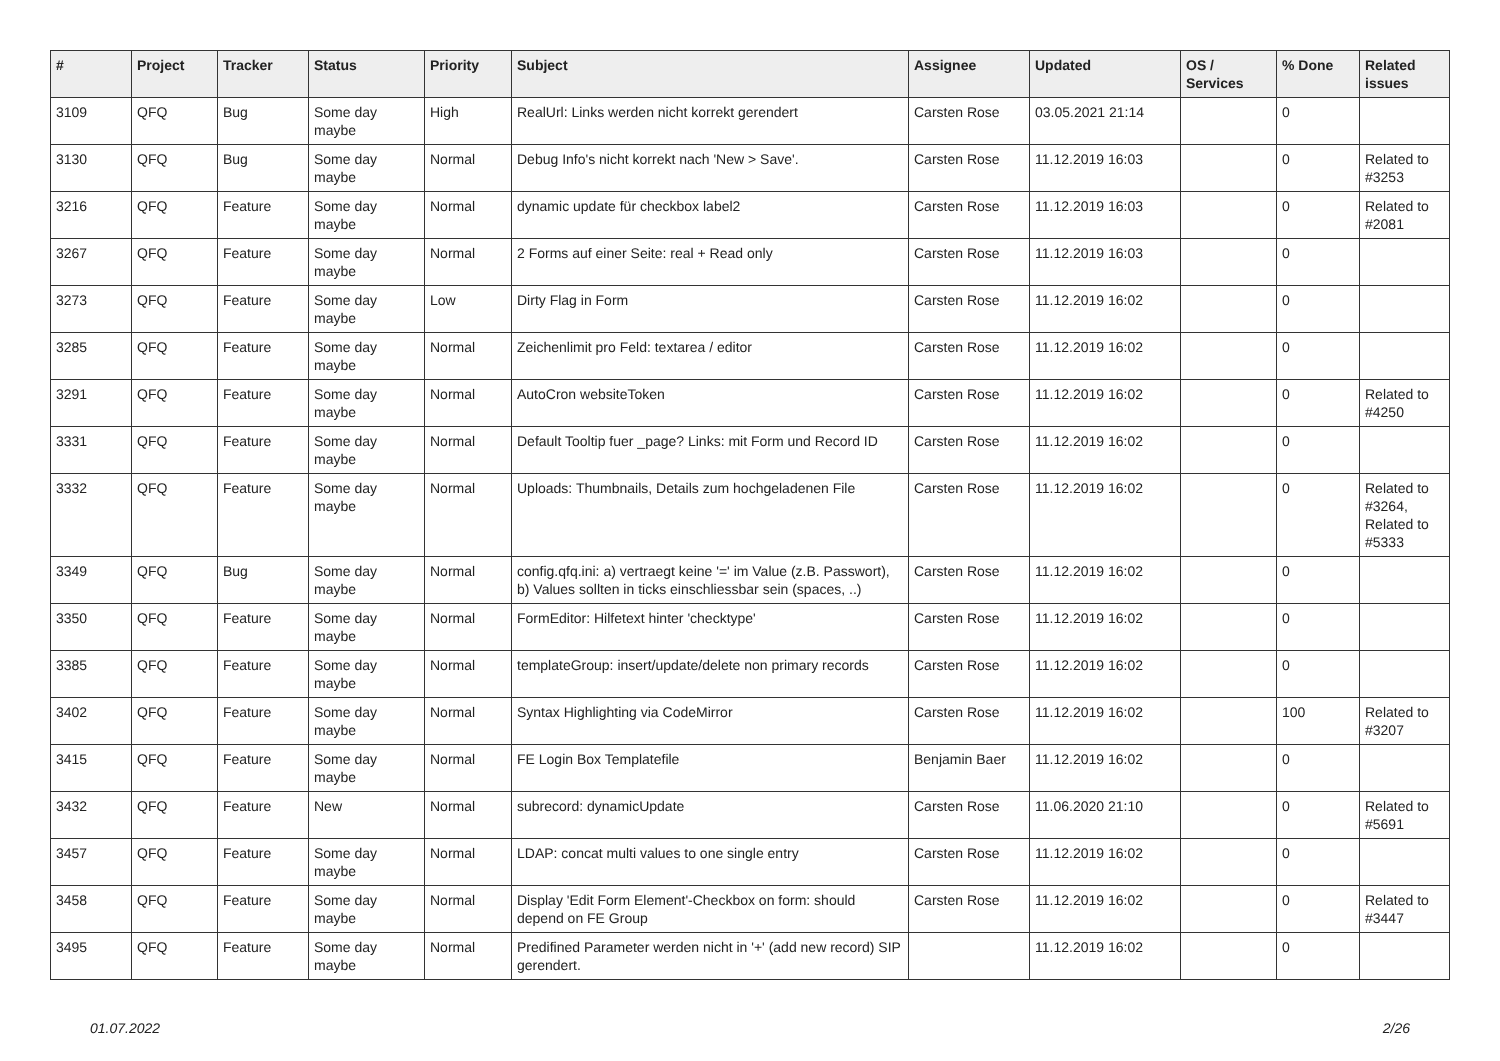| # | Project | Tracker | Status | Priority | Subject | Assignee | Updated | OS / Services | % Done | Related issues |
| --- | --- | --- | --- | --- | --- | --- | --- | --- | --- | --- |
| 3109 | QFQ | Bug | Some day maybe | High | RealUrl: Links werden nicht korrekt gerendert | Carsten Rose | 03.05.2021 21:14 | | 0 | |
| 3130 | QFQ | Bug | Some day maybe | Normal | Debug Info's nicht korrekt nach 'New > Save'. | Carsten Rose | 11.12.2019 16:03 | | 0 | Related to #3253 |
| 3216 | QFQ | Feature | Some day maybe | Normal | dynamic update für checkbox label2 | Carsten Rose | 11.12.2019 16:03 | | 0 | Related to #2081 |
| 3267 | QFQ | Feature | Some day maybe | Normal | 2 Forms auf einer Seite: real + Read only | Carsten Rose | 11.12.2019 16:03 | | 0 | |
| 3273 | QFQ | Feature | Some day maybe | Low | Dirty Flag in Form | Carsten Rose | 11.12.2019 16:02 | | 0 | |
| 3285 | QFQ | Feature | Some day maybe | Normal | Zeichenlimit pro Feld: textarea / editor | Carsten Rose | 11.12.2019 16:02 | | 0 | |
| 3291 | QFQ | Feature | Some day maybe | Normal | AutoCron websiteToken | Carsten Rose | 11.12.2019 16:02 | | 0 | Related to #4250 |
| 3331 | QFQ | Feature | Some day maybe | Normal | Default Tooltip fuer _page? Links: mit Form und Record ID | Carsten Rose | 11.12.2019 16:02 | | 0 | |
| 3332 | QFQ | Feature | Some day maybe | Normal | Uploads: Thumbnails, Details zum hochgeladenen File | Carsten Rose | 11.12.2019 16:02 | | 0 | Related to #3264, Related to #5333 |
| 3349 | QFQ | Bug | Some day maybe | Normal | config.qfq.ini: a) vertraegt keine '=' im Value (z.B. Passwort), b) Values sollten in ticks einschliessbar sein (spaces, ..) | Carsten Rose | 11.12.2019 16:02 | | 0 | |
| 3350 | QFQ | Feature | Some day maybe | Normal | FormEditor: Hilfetext hinter 'checktype' | Carsten Rose | 11.12.2019 16:02 | | 0 | |
| 3385 | QFQ | Feature | Some day maybe | Normal | templateGroup: insert/update/delete non primary records | Carsten Rose | 11.12.2019 16:02 | | 0 | |
| 3402 | QFQ | Feature | Some day maybe | Normal | Syntax Highlighting via CodeMirror | Carsten Rose | 11.12.2019 16:02 | | 100 | Related to #3207 |
| 3415 | QFQ | Feature | Some day maybe | Normal | FE Login Box Templatefile | Benjamin Baer | 11.12.2019 16:02 | | 0 | |
| 3432 | QFQ | Feature | New | Normal | subrecord: dynamicUpdate | Carsten Rose | 11.06.2020 21:10 | | 0 | Related to #5691 |
| 3457 | QFQ | Feature | Some day maybe | Normal | LDAP: concat multi values to one single entry | Carsten Rose | 11.12.2019 16:02 | | 0 | |
| 3458 | QFQ | Feature | Some day maybe | Normal | Display 'Edit Form Element'-Checkbox on form: should depend on FE Group | Carsten Rose | 11.12.2019 16:02 | | 0 | Related to #3447 |
| 3495 | QFQ | Feature | Some day maybe | Normal | Predifined Parameter werden nicht in '+' (add new record) SIP gerendert. | | 11.12.2019 16:02 | | 0 | |
01.07.2022 2/26